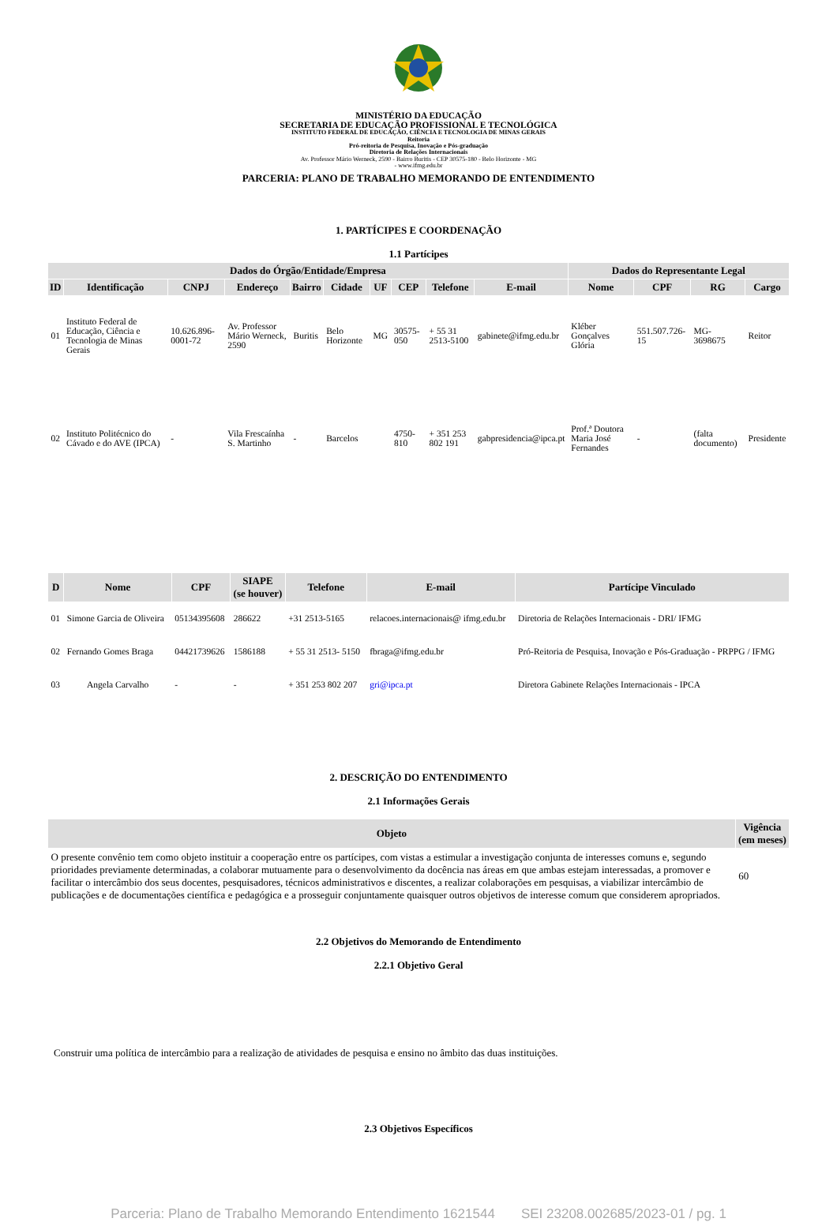MINISTÉRIO DA EDUCAÇÃO
SECRETARIA DE EDUCAÇÃO PROFISSIONAL E TECNOLÓGICA
INSTITUTO FEDERAL DE EDUCAÇÃO, CIÊNCIA E TECNOLOGIA DE MINAS GERAIS
Reitoria
Pró-reitoria de Pesquisa, Inovação e Pós-graduação
Diretoria de Relações Internacionais
Av. Professor Mário Werneck, 2590 - Bairro Buritis - CEP 30575-180 - Belo Horizonte - MG
- www.ifmg.edu.br
PARCERIA: PLANO DE TRABALHO MEMORANDO DE ENTENDIMENTO
1. PARTÍCIPES E COORDENAÇÃO
1.1 Partícipes
| Dados do Órgão/Entidade/Empresa | | | | | | | | | | Dados do Representante Legal | | | |
| --- | --- | --- | --- | --- | --- | --- | --- | --- | --- | --- | --- | --- | --- |
| ID | Identificação | CNPJ | Endereço | Bairro | Cidade | UF | CEP | Telefone | E-mail | Nome | CPF | RG | Cargo |
| 01 | Instituto Federal de Educação, Ciência e Tecnologia de Minas Gerais | 10.626.896-0001-72 | Av. Professor Mário Werneck, 2590 | Buritis | Belo Horizonte | MG | 30575-050 | + 55 31 2513-5100 | gabinete@ifmg.edu.br | Kléber Gonçalves Glória | 551.507.726-15 | MG-3698675 | Reitor |
| 02 | Instituto Politécnico do Cávado e do AVE (IPCA) | - | Vila Frescaínha S. Martinho | - | Barcelos | | 4750-810 | + 351 253 802 191 | gabpresidencia@ipca.pt | Prof.ª Doutora Maria José Fernandes | - | (falta documento) | Presidente |
| D | Nome | CPF | SIAPE (se houver) | Telefone | E-mail | Partícipe Vinculado |
| --- | --- | --- | --- | --- | --- | --- |
| 01 | Simone Garcia de Oliveira | 05134395608 | 286622 | +31 2513-5165 | relacoes.internacionais@ ifmg.edu.br | Diretoria de Relações Internacionais - DRI/ IFMG |
| 02 | Fernando Gomes Braga | 04421739626 | 1586188 | + 55 31 2513- 5150 | fbraga@ifmg.edu.br | Pró-Reitoria de Pesquisa, Inovação e Pós-Graduação - PRPPG / IFMG |
| 03 | Angela Carvalho | - | - | + 351 253 802 207 | gri@ipca.pt | Diretora Gabinete Relações Internacionais - IPCA |
2. DESCRIÇÃO DO ENTENDIMENTO
2.1 Informações Gerais
| Objeto | Vigência (em meses) |
| --- | --- |
| O presente convênio tem como objeto instituir a cooperação entre os partícipes, com vistas a estimular a investigação conjunta de interesses comuns e, segundo prioridades previamente determinadas, a colaborar mutuamente para o desenvolvimento da docência nas áreas em que ambas estejam interessadas, a promover e facilitar o intercâmbio dos seus docentes, pesquisadores, técnicos administrativos e discentes, a realizar colaborações em pesquisas, a viabilizar intercâmbio de publicações e de documentações científica e pedagógica e a prosseguir conjuntamente quaisquer outros objetivos de interesse comum que considerem apropriados. | 60 |
2.2 Objetivos do Memorando de Entendimento
2.2.1 Objetivo Geral
Construir uma política de intercâmbio para a realização de atividades de pesquisa e ensino no âmbito das duas instituições.
2.3 Objetivos Específicos
Parceria: Plano de Trabalho Memorando Entendimento 1621544 SEI 23208.002685/2023-01 / pg. 1